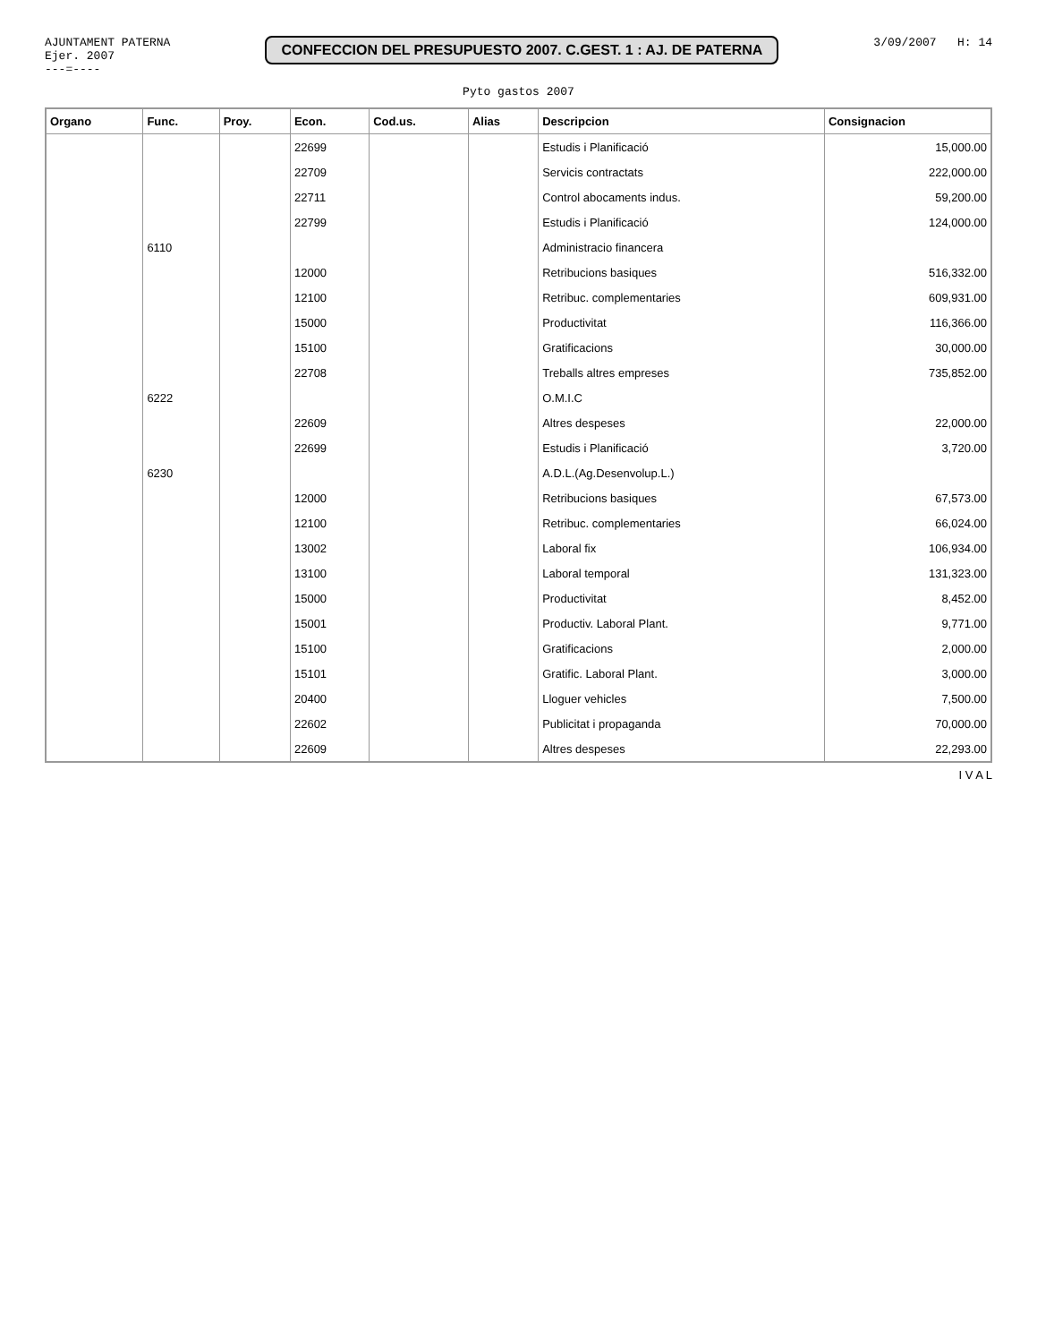AJUNTAMENT PATERNA
Ejer. 2007
---=----
CONFECCION DEL PRESUPUESTO 2007. C.GEST. 1 : AJ. DE PATERNA
3/09/2007 H: 14
Pyto gastos 2007
| Organo | Func. | Proy. | Econ. | Cod.us. | Alias | Descripcion | Consignacion |
| --- | --- | --- | --- | --- | --- | --- | --- |
| | | | 22699 | | | Estudis i Planificació | 15,000.00 |
| | | | 22709 | | | Servicis contractats | 222,000.00 |
| | | | 22711 | | | Control abocaments indus. | 59,200.00 |
| | | | 22799 | | | Estudis i Planificació | 124,000.00 |
| | 6110 | | | | | Administracio financera | |
| | | | 12000 | | | Retribucions basiques | 516,332.00 |
| | | | 12100 | | | Retribuc. complementaries | 609,931.00 |
| | | | 15000 | | | Productivitat | 116,366.00 |
| | | | 15100 | | | Gratificacions | 30,000.00 |
| | | | 22708 | | | Treballs altres empreses | 735,852.00 |
| | 6222 | | | | | O.M.I.C | |
| | | | 22609 | | | Altres despeses | 22,000.00 |
| | | | 22699 | | | Estudis i Planificació | 3,720.00 |
| | 6230 | | | | | A.D.L.(Ag.Desenvolup.L.) | |
| | | | 12000 | | | Retribucions basiques | 67,573.00 |
| | | | 12100 | | | Retribuc. complementaries | 66,024.00 |
| | | | 13002 | | | Laboral fix | 106,934.00 |
| | | | 13100 | | | Laboral temporal | 131,323.00 |
| | | | 15000 | | | Productivitat | 8,452.00 |
| | | | 15001 | | | Productiv. Laboral Plant. | 9,771.00 |
| | | | 15100 | | | Gratificacions | 2,000.00 |
| | | | 15101 | | | Gratific. Laboral Plant. | 3,000.00 |
| | | | 20400 | | | Lloguer vehicles | 7,500.00 |
| | | | 22602 | | | Publicitat i propaganda | 70,000.00 |
| | | | 22609 | | | Altres despeses | 22,293.00 |
I V A L